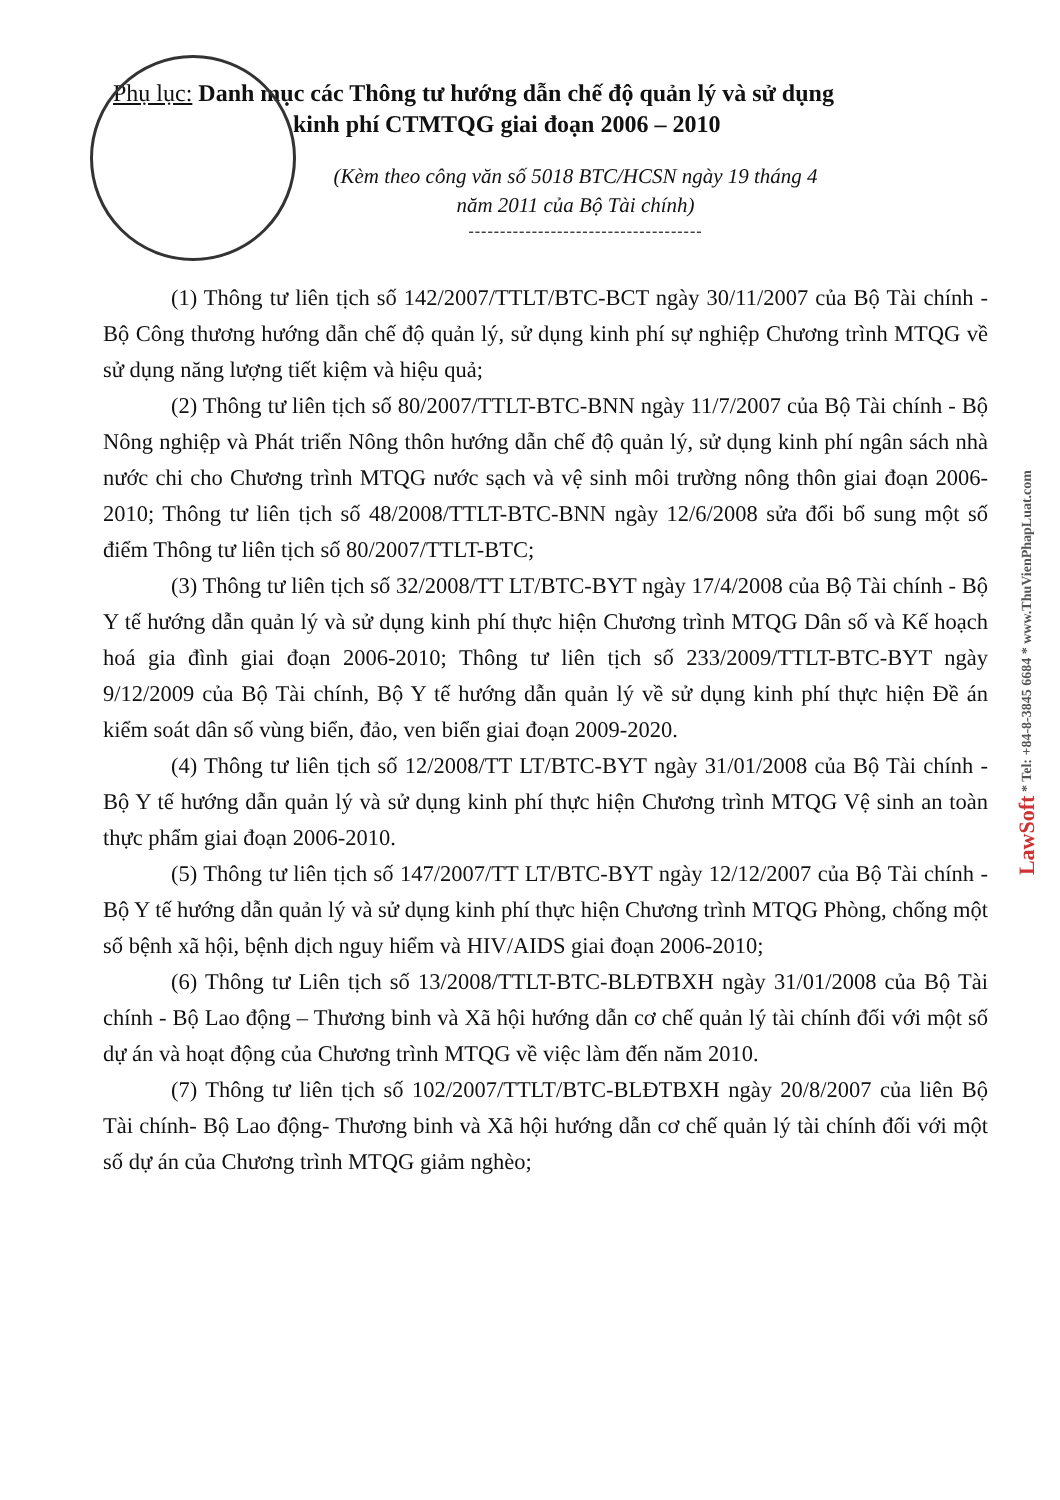LawSoft * Tel: +84-8-3845 6684 * www.ThuVienPhapLuat.com
Phụ lục: Danh mục các Thông tư hướng dẫn chế độ quản lý và sử dụng
kinh phí CTMTQG giai đoạn 2006 – 2010
(Kèm theo công văn số 5018 BTC/HCSN ngày 19 tháng 4
năm 2011 của Bộ Tài chính)
-------------------------------------
(1) Thông tư liên tịch số 142/2007/TTLT/BTC-BCT ngày 30/11/2007 của Bộ Tài chính - Bộ Công thương hướng dẫn chế độ quản lý, sử dụng kinh phí sự nghiệp Chương trình MTQG về sử dụng năng lượng tiết kiệm và hiệu quả;
(2) Thông tư liên tịch số 80/2007/TTLT-BTC-BNN ngày 11/7/2007 của Bộ Tài chính - Bộ Nông nghiệp và Phát triển Nông thôn hướng dẫn chế độ quản lý, sử dụng kinh phí ngân sách nhà nước chi cho Chương trình MTQG nước sạch và vệ sinh môi trường nông thôn giai đoạn 2006-2010; Thông tư liên tịch số 48/2008/TTLT-BTC-BNN ngày 12/6/2008 sửa đổi bổ sung một số điểm Thông tư liên tịch số 80/2007/TTLT-BTC;
(3) Thông tư liên tịch số 32/2008/TT LT/BTC-BYT ngày 17/4/2008 của Bộ Tài chính - Bộ Y tế hướng dẫn quản lý và sử dụng kinh phí thực hiện Chương trình MTQG Dân số và Kế hoạch hoá gia đình giai đoạn 2006-2010; Thông tư liên tịch số 233/2009/TTLT-BTC-BYT ngày 9/12/2009 của Bộ Tài chính, Bộ Y tế hướng dẫn quản lý về sử dụng kinh phí thực hiện Đề án kiểm soát dân số vùng biển, đảo, ven biển giai đoạn 2009-2020.
(4) Thông tư liên tịch số 12/2008/TT LT/BTC-BYT ngày 31/01/2008 của Bộ Tài chính - Bộ Y tế hướng dẫn quản lý và sử dụng kinh phí thực hiện Chương trình MTQG Vệ sinh an toàn thực phẩm giai đoạn 2006-2010.
(5) Thông tư liên tịch số 147/2007/TT LT/BTC-BYT ngày 12/12/2007 của Bộ Tài chính - Bộ Y tế hướng dẫn quản lý và sử dụng kinh phí thực hiện Chương trình MTQG Phòng, chống một số bệnh xã hội, bệnh dịch nguy hiểm và HIV/AIDS giai đoạn 2006-2010;
(6) Thông tư Liên tịch số 13/2008/TTLT-BTC-BLĐTBXH ngày 31/01/2008 của Bộ Tài chính - Bộ Lao động – Thương binh và Xã hội hướng dẫn cơ chế quản lý tài chính đối với một số dự án và hoạt động của Chương trình MTQG về việc làm đến năm 2010.
(7) Thông tư liên tịch số 102/2007/TTLT/BTC-BLĐTBXH ngày 20/8/2007 của liên Bộ Tài chính- Bộ Lao động- Thương binh và Xã hội hướng dẫn cơ chế quản lý tài chính đối với một số dự án của Chương trình MTQG giảm nghèo;